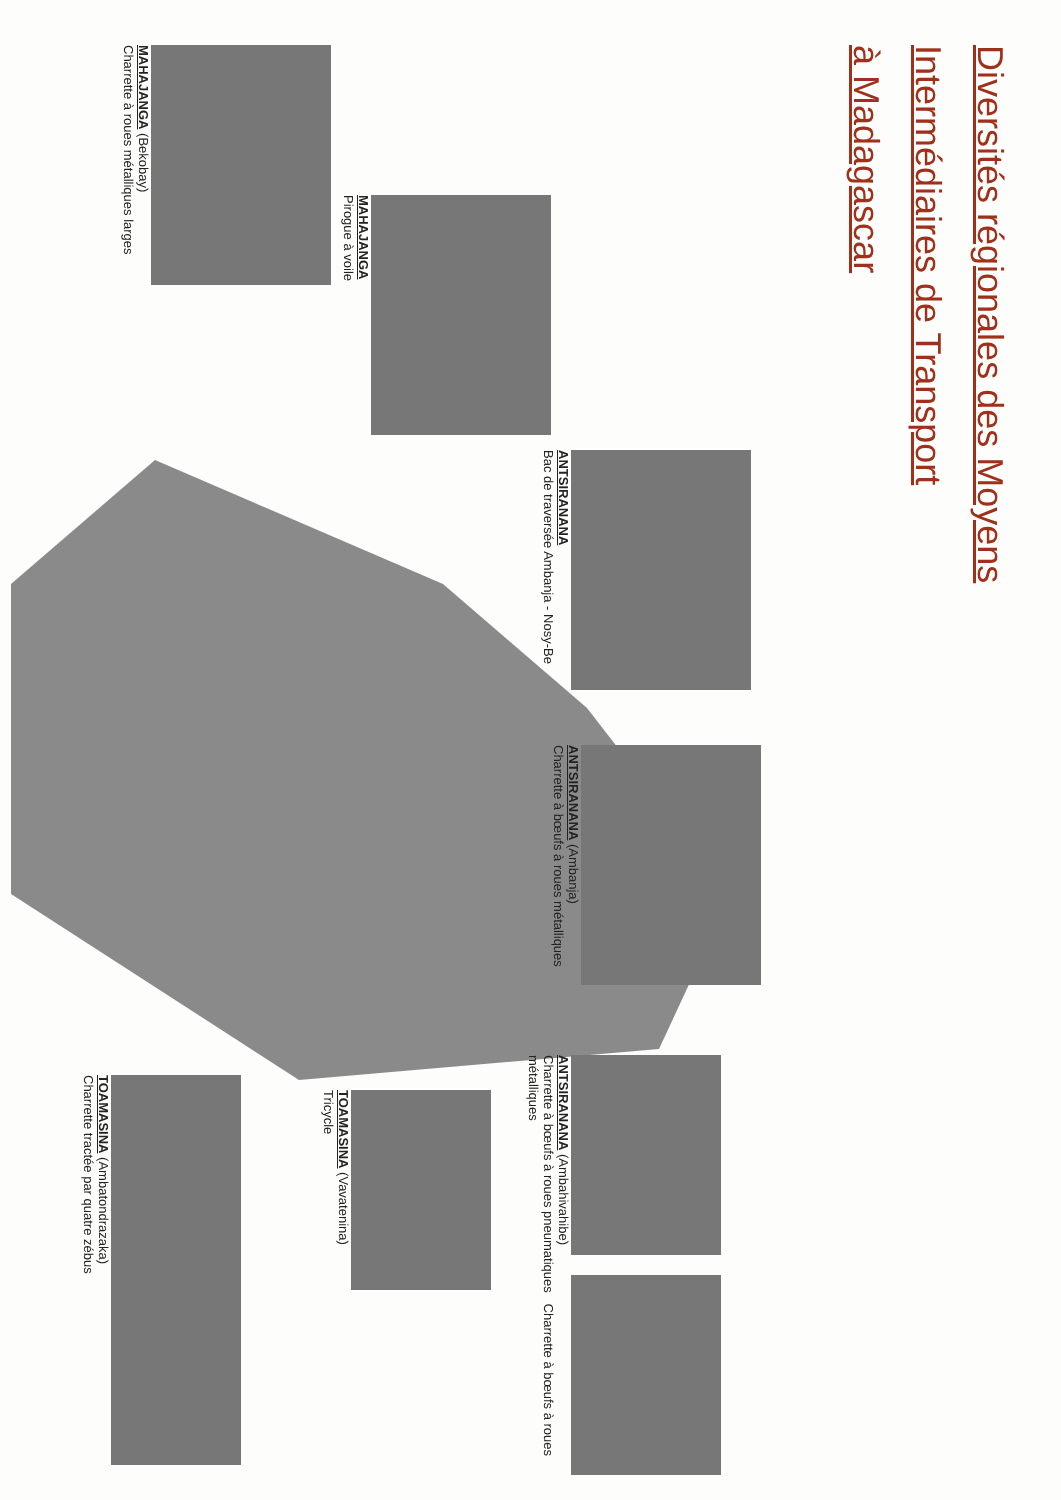Diversités régionales des Moyens
Intermédiaires de Transport
à Madagascar
ANTSIRANANA (Ambanja)
Charrette à bœufs à roues métalliques
ANTSIRANANA
Bac de traversée Ambanja - Nosy-Be
MAHAJANGA
Pirogue à voile
MAHAJANGA (Bekobay)
Charrette à roues métalliques larges
ANTSIRANANA (Ambahivahibe)
Charrette à bœufs à roues pneumatiques Charrette à bœufs à roues métalliques
TOAMASINA (Vavatenina)
Tricycle
TOAMASINA (Ambatondrazaka)
Charrette tractée par quatre zébus